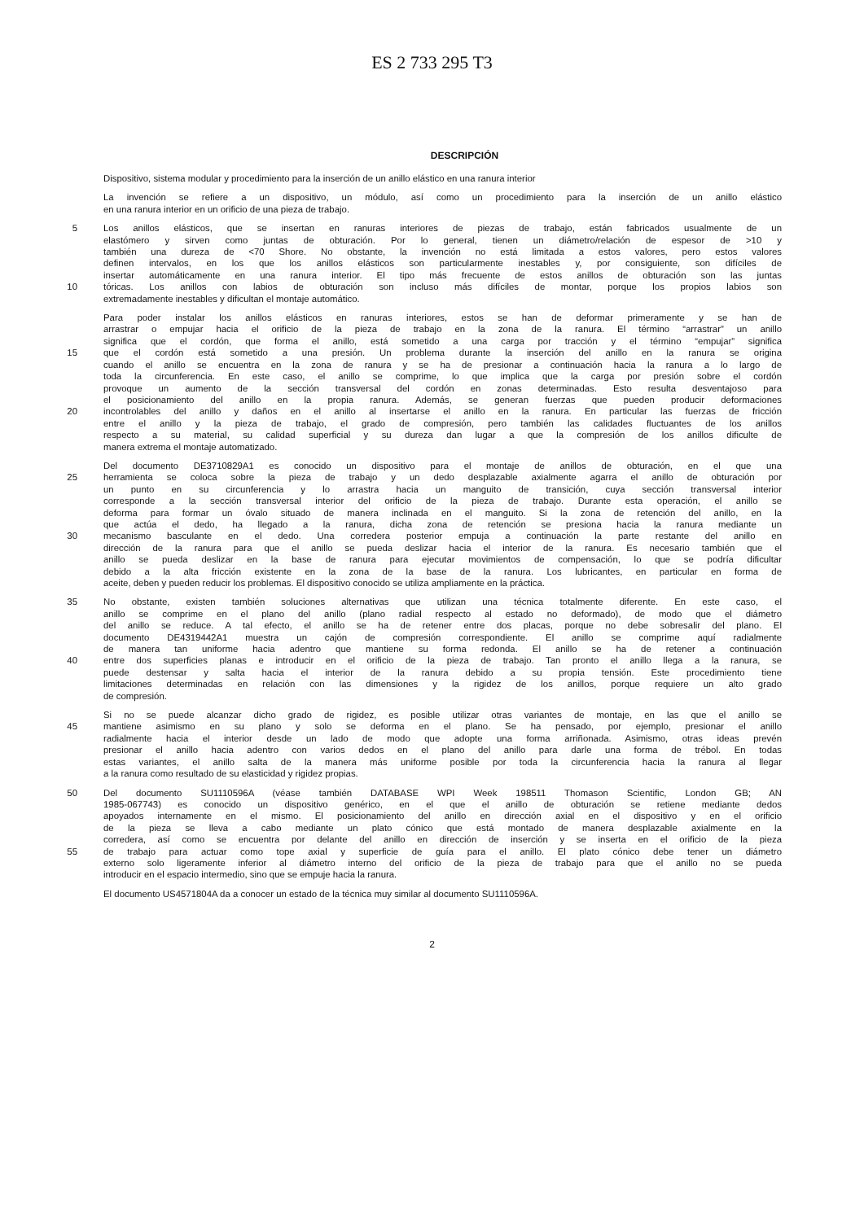ES 2 733 295 T3
DESCRIPCIÓN
Dispositivo, sistema modular y procedimiento para la inserción de un anillo elástico en una ranura interior
La invención se refiere a un dispositivo, un módulo, así como un procedimiento para la inserción de un anillo elástico
en una ranura interior en un orificio de una pieza de trabajo.
5 Los anillos elásticos, que se insertan en ranuras interiores de piezas de trabajo, están fabricados usualmente de un
elastómero y sirven como juntas de obturación. Por lo general, tienen un diámetro/relación de espesor de >10 y
también una dureza de <70 Shore. No obstante, la invención no está limitada a estos valores, pero estos valores
definen intervalos, en los que los anillos elásticos son particularmente inestables y, por consiguiente, son difíciles de
insertar automáticamente en una ranura interior. El tipo más frecuente de estos anillos de obturación son las juntas
10 tóricas. Los anillos con labios de obturación son incluso más difíciles de montar, porque los propios labios son
extremadamente inestables y dificultan el montaje automático.
Para poder instalar los anillos elásticos en ranuras interiores, estos se han de deformar primeramente y se han de
arrastrar o empujar hacia el orificio de la pieza de trabajo en la zona de la ranura. El término “arrastrar” un anillo
significa que el cordón, que forma el anillo, está sometido a una carga por tracción y el término “empujar” significa
15 que el cordón está sometido a una presión. Un problema durante la inserción del anillo en la ranura se origina
cuando el anillo se encuentra en la zona de ranura y se ha de presionar a continuación hacia la ranura a lo largo de
toda la circunferencia. En este caso, el anillo se comprime, lo que implica que la carga por presión sobre el cordón
provoque un aumento de la sección transversal del cordón en zonas determinadas. Esto resulta desventajoso para
el posicionamiento del anillo en la propia ranura. Además, se generan fuerzas que pueden producir deformaciones
20 incontrolables del anillo y daños en el anillo al insertarse el anillo en la ranura. En particular las fuerzas de fricción
entre el anillo y la pieza de trabajo, el grado de compresión, pero también las calidades fluctuantes de los anillos
respecto a su material, su calidad superficial y su dureza dan lugar a que la compresión de los anillos dificulte de
manera extrema el montaje automatizado.
Del documento DE3710829A1 es conocido un dispositivo para el montaje de anillos de obturación, en el que una
25 herramienta se coloca sobre la pieza de trabajo y un dedo desplazable axialmente agarra el anillo de obturación por
un punto en su circunferencia y lo arrastra hacia un manguito de transición, cuya sección transversal interior
corresponde a la sección transversal interior del orificio de la pieza de trabajo. Durante esta operación, el anillo se
deforma para formar un óvalo situado de manera inclinada en el manguito. Si la zona de retención del anillo, en la
que actúa el dedo, ha llegado a la ranura, dicha zona de retención se presiona hacia la ranura mediante un
30 mecanismo basculante en el dedo. Una corredera posterior empuja a continuación la parte restante del anillo en
dirección de la ranura para que el anillo se pueda deslizar hacia el interior de la ranura. Es necesario también que el
anillo se pueda deslizar en la base de ranura para ejecutar movimientos de compensación, lo que se podría dificultar
debido a la alta fricción existente en la zona de la base de la ranura. Los lubricantes, en particular en forma de
aceite, deben y pueden reducir los problemas. El dispositivo conocido se utiliza ampliamente en la práctica.
35 No obstante, existen también soluciones alternativas que utilizan una técnica totalmente diferente. En este caso, el
anillo se comprime en el plano del anillo (plano radial respecto al estado no deformado), de modo que el diámetro
del anillo se reduce. A tal efecto, el anillo se ha de retener entre dos placas, porque no debe sobresalir del plano. El
documento DE4319442A1 muestra un cajón de compresión correspondiente. El anillo se comprime aquí radialmente
de manera tan uniforme hacia adentro que mantiene su forma redonda. El anillo se ha de retener a continuación
40 entre dos superficies planas e introducir en el orificio de la pieza de trabajo. Tan pronto el anillo llega a la ranura, se
puede destensar y salta hacia el interior de la ranura debido a su propia tensión. Este procedimiento tiene
limitaciones determinadas en relación con las dimensiones y la rigidez de los anillos, porque requiere un alto grado
de compresión.
Si no se puede alcanzar dicho grado de rigidez, es posible utilizar otras variantes de montaje, en las que el anillo se
45 mantiene asimismo en su plano y solo se deforma en el plano. Se ha pensado, por ejemplo, presionar el anillo
radialmente hacia el interior desde un lado de modo que adopte una forma arriñonada. Asimismo, otras ideas prevén
presionar el anillo hacia adentro con varios dedos en el plano del anillo para darle una forma de trébol. En todas
estas variantes, el anillo salta de la manera más uniforme posible por toda la circunferencia hacia la ranura al llegar
a la ranura como resultado de su elasticidad y rigidez propias.
50 Del documento SU1110596A (véase también DATABASE WPI Week 198511 Thomason Scientific, London GB; AN
1985-067743) es conocido un dispositivo genérico, en el que el anillo de obturación se retiene mediante dedos
apoyados internamente en el mismo. El posicionamiento del anillo en dirección axial en el dispositivo y en el orificio
de la pieza se lleva a cabo mediante un plato cónico que está montado de manera desplazable axialmente en la
corredera, así como se encuentra por delante del anillo en dirección de inserción y se inserta en el orificio de la pieza
55 de trabajo para actuar como tope axial y superficie de guía para el anillo. El plato cónico debe tener un diámetro
externo solo ligeramente inferior al diámetro interno del orificio de la pieza de trabajo para que el anillo no se pueda
introducir en el espacio intermedio, sino que se empuje hacia la ranura.
El documento US4571804A da a conocer un estado de la técnica muy similar al documento SU1110596A.
2